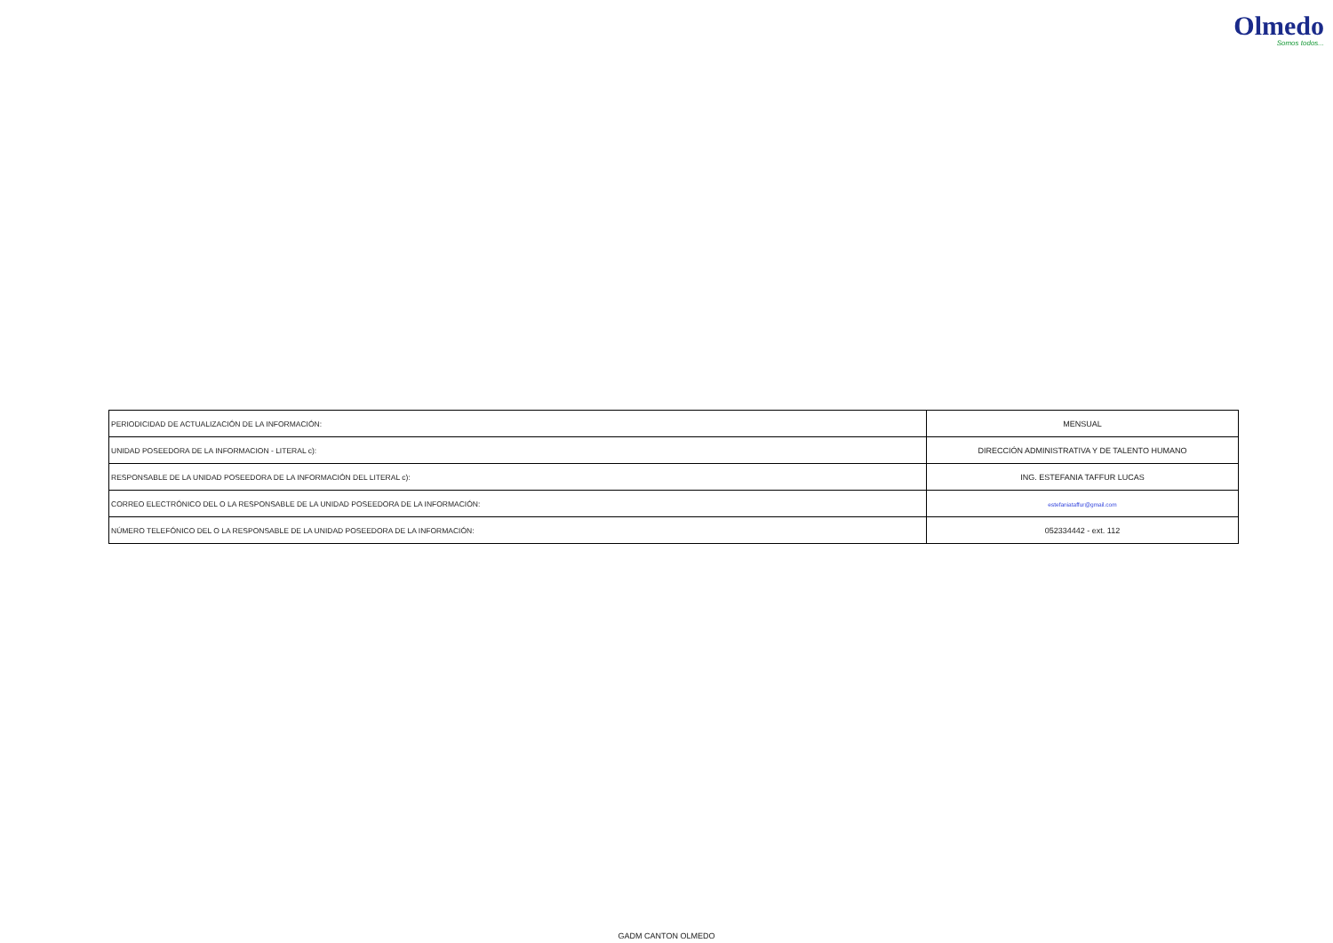Olmedo
Somos todos...
| PERIODICIDAD DE ACTUALIZACIÓN DE LA INFORMACIÓN: | MENSUAL |
| UNIDAD POSEEDORA DE LA INFORMACION - LITERAL c): | DIRECCIÓN ADMINISTRATIVA Y DE TALENTO HUMANO |
| RESPONSABLE DE LA UNIDAD POSEEDORA DE LA INFORMACIÓN DEL LITERAL c): | ING. ESTEFANIA TAFFUR LUCAS |
| CORREO ELECTRÓNICO DEL O LA RESPONSABLE DE LA UNIDAD POSEEDORA DE LA INFORMACIÓN: | estefaniataffur@gmail.com |
| NÚMERO TELEFÓNICO DEL O LA RESPONSABLE DE LA UNIDAD POSEEDORA DE LA INFORMACIÓN: | 052334442 - ext. 112 |
GADM CANTON OLMEDO